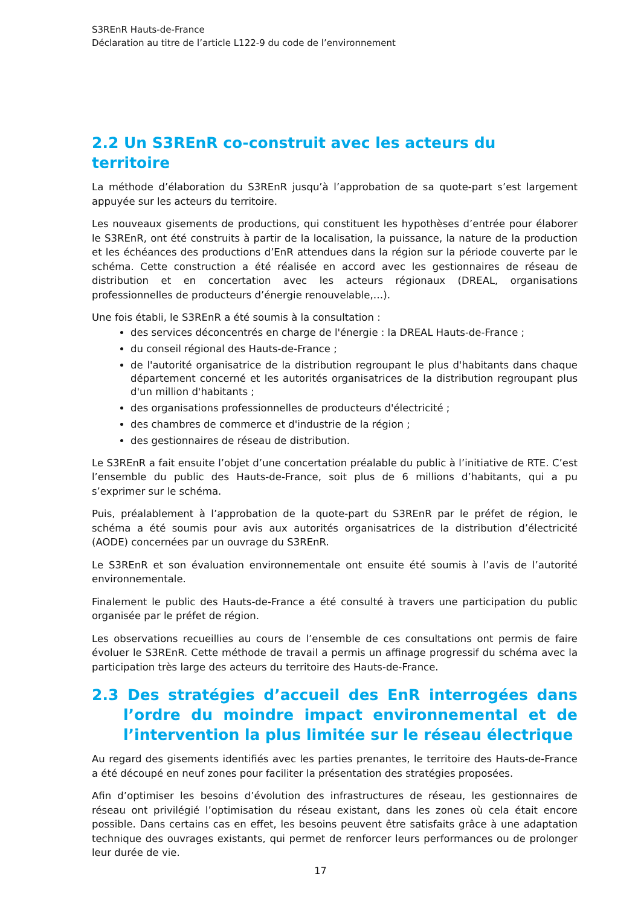S3REnR Hauts-de-France
Déclaration au titre de l’article L122-9 du code de l’environnement
2.2 Un S3REnR co-construit avec les acteurs du territoire
La méthode d’élaboration du S3REnR jusqu’à l’approbation de sa quote-part s’est largement appuyée sur les acteurs du territoire.
Les nouveaux gisements de productions, qui constituent les hypothèses d’entrée pour élaborer le S3REnR, ont été construits à partir de la localisation, la puissance, la nature de la production et les échéances des productions d’EnR attendues dans la région sur la période couverte par le schéma. Cette construction a été réalisée en accord avec les gestionnaires de réseau de distribution et en concertation avec les acteurs régionaux (DREAL, organisations professionnelles de producteurs d’énergie renouvelable,…).
Une fois établi, le S3REnR a été soumis à la consultation :
des services déconcentrés en charge de l'énergie : la DREAL Hauts-de-France ;
du conseil régional des Hauts-de-France ;
de l'autorité organisatrice de la distribution regroupant le plus d'habitants dans chaque département concerné et les autorités organisatrices de la distribution regroupant plus d'un million d'habitants ;
des organisations professionnelles de producteurs d'électricité ;
des chambres de commerce et d'industrie de la région ;
des gestionnaires de réseau de distribution.
Le S3REnR a fait ensuite l’objet d’une concertation préalable du public à l’initiative de RTE. C’est l’ensemble du public des Hauts-de-France, soit plus de 6 millions d’habitants, qui a pu s’exprimer sur le schéma.
Puis, préalablement à l’approbation de la quote-part du S3REnR par le préfet de région, le schéma a été soumis pour avis aux autorités organisatrices de la distribution d’électricité (AODE) concernées par un ouvrage du S3REnR.
Le S3REnR et son évaluation environnementale ont ensuite été soumis à l’avis de l’autorité environnementale.
Finalement le public des Hauts-de-France a été consulté à travers une participation du public organisée par le préfet de région.
Les observations recueillies au cours de l’ensemble de ces consultations ont permis de faire évoluer le S3REnR. Cette méthode de travail a permis un affinage progressif du schéma avec la participation très large des acteurs du territoire des Hauts-de-France.
2.3 Des stratégies d’accueil des EnR interrogées dans l’ordre du moindre impact environnemental et de l’intervention la plus limitée sur le réseau électrique
Au regard des gisements identifiés avec les parties prenantes, le territoire des Hauts-de-France a été découpé en neuf zones pour faciliter la présentation des stratégies proposées.
Afin d’optimiser les besoins d’évolution des infrastructures de réseau, les gestionnaires de réseau ont privilégié l’optimisation du réseau existant, dans les zones où cela était encore possible. Dans certains cas en effet, les besoins peuvent être satisfaits grâce à une adaptation technique des ouvrages existants, qui permet de renforcer leurs performances ou de prolonger leur durée de vie.
17